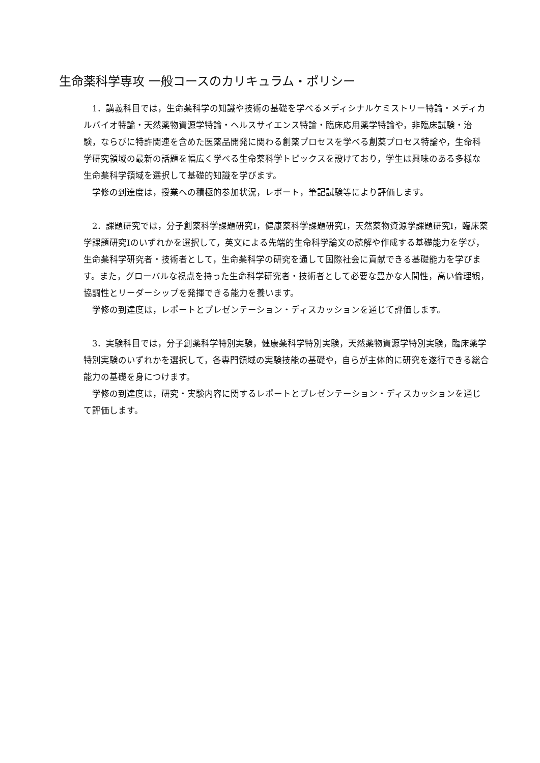生命薬科学専攻 一般コースのカリキュラム・ポリシー
　1．講義科目では，生命薬科学の知識や技術の基礎を学べるメディシナルケミストリー特論・メディカルバイオ特論・天然薬物資源学特論・ヘルスサイエンス特論・臨床応用薬学特論や，非臨床試験・治験，ならびに特許関連を含めた医薬品開発に関わる創薬プロセスを学べる創薬プロセス特論や，生命科学研究領域の最新の話題を幅広く学べる生命薬科学トピックスを設けており，学生は興味のある多様な生命薬科学領域を選択して基礎的知識を学びます。
　学修の到達度は，授業への積極的参加状況，レポート，筆記試験等により評価します。
　2．課題研究では，分子創薬科学課題研究Ⅰ，健康薬科学課題研究Ⅰ，天然薬物資源学課題研究Ⅰ，臨床薬学課題研究Ⅰのいずれかを選択して，英文による先端的生命科学論文の読解や作成する基礎能力を学び，生命薬科学研究者・技術者として，生命薬科学の研究を通して国際社会に貢献できる基礎能力を学びます。また，グローバルな視点を持った生命科学研究者・技術者として必要な豊かな人間性，高い倫理観，協調性とリーダーシップを発揮できる能力を養います。
　学修の到達度は，レポートとプレゼンテーション・ディスカッションを通じて評価します。
　3．実験科目では，分子創薬科学特別実験，健康薬科学特別実験，天然薬物資源学特別実験，臨床薬学特別実験のいずれかを選択して，各専門領域の実験技能の基礎や，自らが主体的に研究を遂行できる総合能力の基礎を身につけます。
　学修の到達度は，研究・実験内容に関するレポートとプレゼンテーション・ディスカッションを通じて評価します。